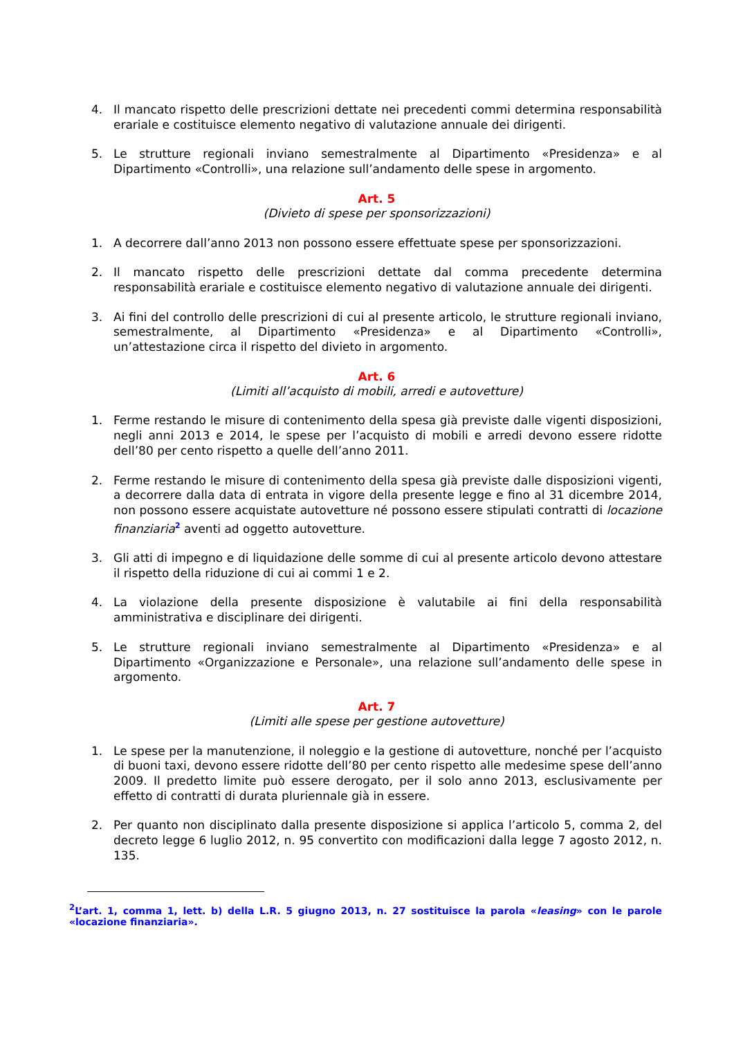4. Il mancato rispetto delle prescrizioni dettate nei precedenti commi determina responsabilità erariale e costituisce elemento negativo di valutazione annuale dei dirigenti.
5. Le strutture regionali inviano semestralmente al Dipartimento «Presidenza» e al Dipartimento «Controlli», una relazione sull’andamento delle spese in argomento.
Art. 5
(Divieto di spese per sponsorizzazioni)
1. A decorrere dall’anno 2013 non possono essere effettuate spese per sponsorizzazioni.
2. Il mancato rispetto delle prescrizioni dettate dal comma precedente determina responsabilità erariale e costituisce elemento negativo di valutazione annuale dei dirigenti.
3. Ai fini del controllo delle prescrizioni di cui al presente articolo, le strutture regionali inviano, semestralmente, al Dipartimento «Presidenza» e al Dipartimento «Controlli», un’attestazione circa il rispetto del divieto in argomento.
Art. 6
(Limiti all’acquisto di mobili, arredi e autovetture)
1. Ferme restando le misure di contenimento della spesa già previste dalle vigenti disposizioni, negli anni 2013 e 2014, le spese per l’acquisto di mobili e arredi devono essere ridotte dell’80 per cento rispetto a quelle dell’anno 2011.
2. Ferme restando le misure di contenimento della spesa già previste dalle disposizioni vigenti, a decorrere dalla data di entrata in vigore della presente legge e fino al 31 dicembre 2014, non possono essere acquistate autovetture né possono essere stipulati contratti di locazione finanziaria<sup>2</sup> aventi ad oggetto autovetture.
3. Gli atti di impegno e di liquidazione delle somme di cui al presente articolo devono attestare il rispetto della riduzione di cui ai commi 1 e 2.
4. La violazione della presente disposizione è valutabile ai fini della responsabilità amministrativa e disciplinare dei dirigenti.
5. Le strutture regionali inviano semestralmente al Dipartimento «Presidenza» e al Dipartimento «Organizzazione e Personale», una relazione sull’andamento delle spese in argomento.
Art. 7
(Limiti alle spese per gestione autovetture)
1. Le spese per la manutenzione, il noleggio e la gestione di autovetture, nonché per l’acquisto di buoni taxi, devono essere ridotte dell’80 per cento rispetto alle medesime spese dell’anno 2009. Il predetto limite può essere derogato, per il solo anno 2013, esclusivamente per effetto di contratti di durata pluriennale già in essere.
2. Per quanto non disciplinato dalla presente disposizione si applica l’articolo 5, comma 2, del decreto legge 6 luglio 2012, n. 95 convertito con modificazioni dalla legge 7 agosto 2012, n. 135.
<sup>2</sup> L’art. 1, comma 1, lett. b) della L.R. 5 giugno 2013, n. 27 sostituisce la parola «leasing» con le parole «locazione finanziaria».